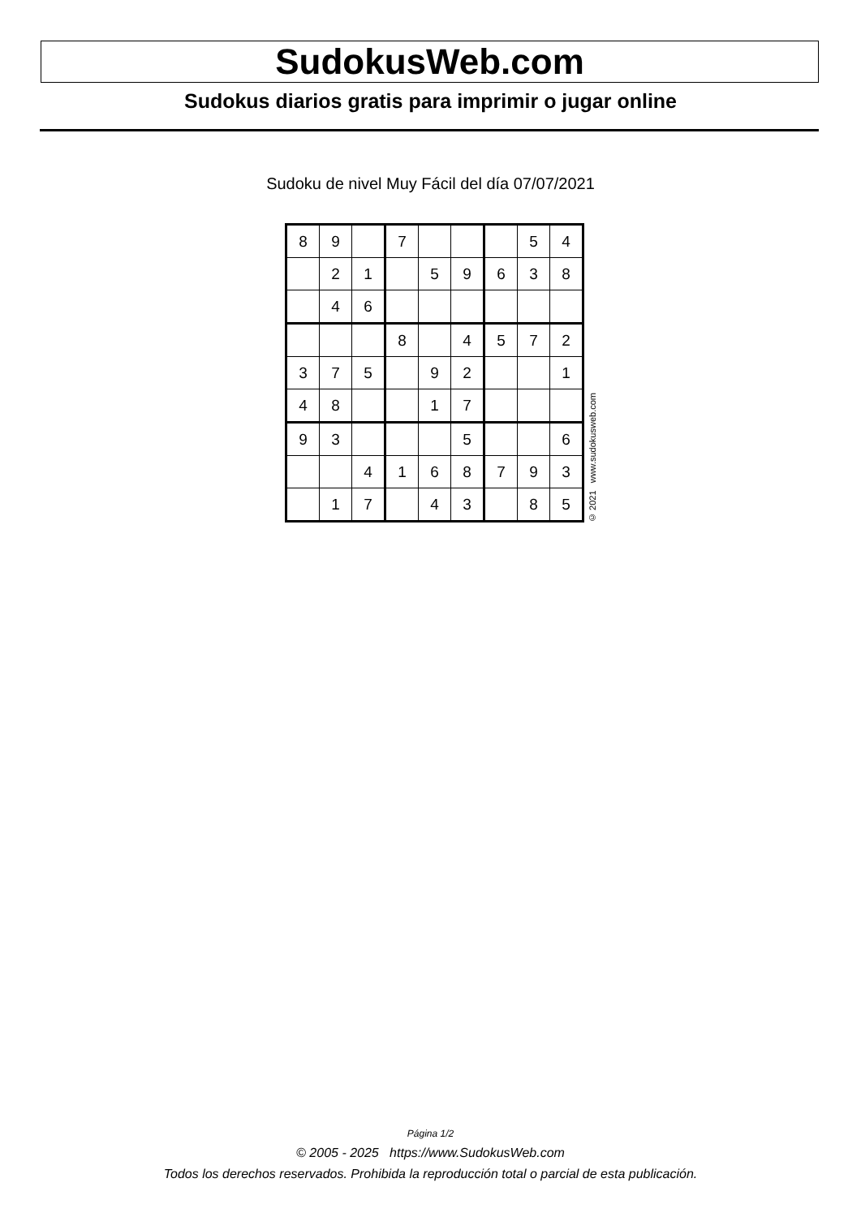SudokusWeb.com
Sudokus diarios gratis para imprimir o jugar online
Sudoku de nivel Muy Fácil del día 07/07/2021
| 8 | 9 | | 7 | | | | 5 | 4 |
| | 2 | 1 | | 5 | 9 | 6 | 3 | 8 |
| | 4 | 6 | | | | | | |
| | | | 8 | | 4 | 5 | 7 | 2 |
| 3 | 7 | 5 | | 9 | 2 | | | 1 |
| 4 | 8 | | | 1 | 7 | | | |
| 9 | 3 | | | | 5 | | | 6 |
| | | 4 | 1 | 6 | 8 | 7 | 9 | 3 |
| | 1 | 7 | | 4 | 3 | | 8 | 5 |
© 2021 www.sudokusweb.com
Página 1/2
© 2005 - 2025 https://www.SudokusWeb.com
Todos los derechos reservados. Prohibida la reproducción total o parcial de esta publicación.